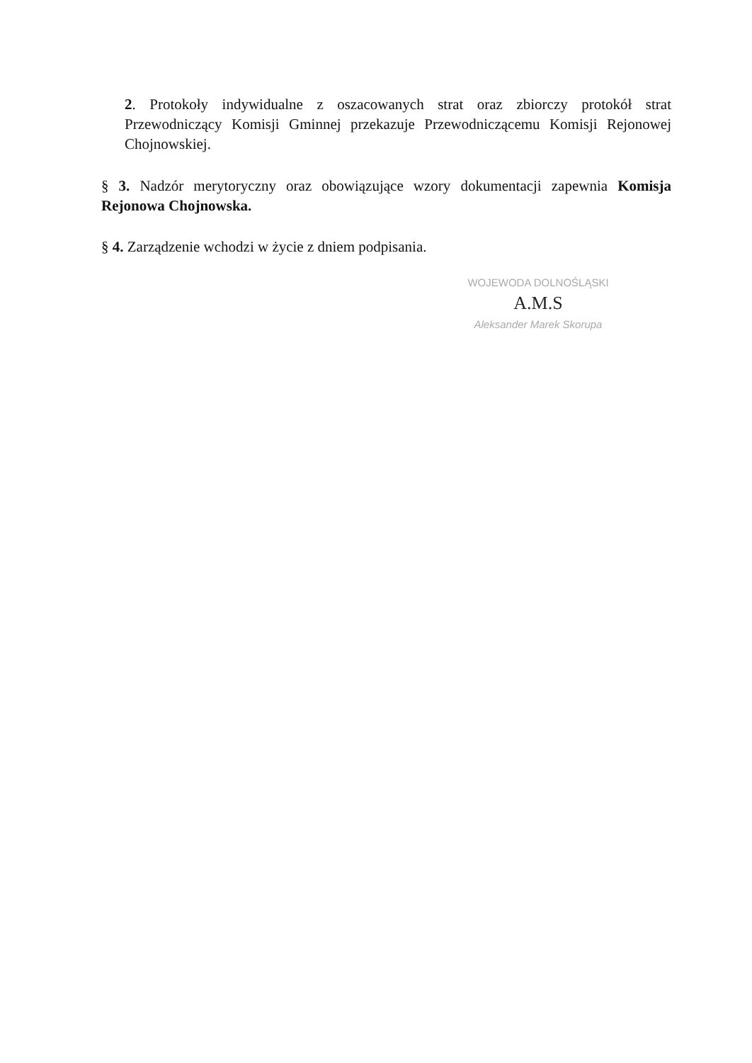2. Protokoły indywidualne z oszacowanych strat oraz zbiorczy protokół strat Przewodniczący Komisji Gminnej przekazuje Przewodniczącemu Komisji Rejonowej Chojnowskiej.
§ 3. Nadzór merytoryczny oraz obowiązujące wzory dokumentacji zapewnia Komisja Rejonowa Chojnowska.
§ 4. Zarządzenie wchodzi w życie z dniem podpisania.
WOJEWODA DOLNOŚLĄSKI
A.M.S
Aleksander Marek Skorupa